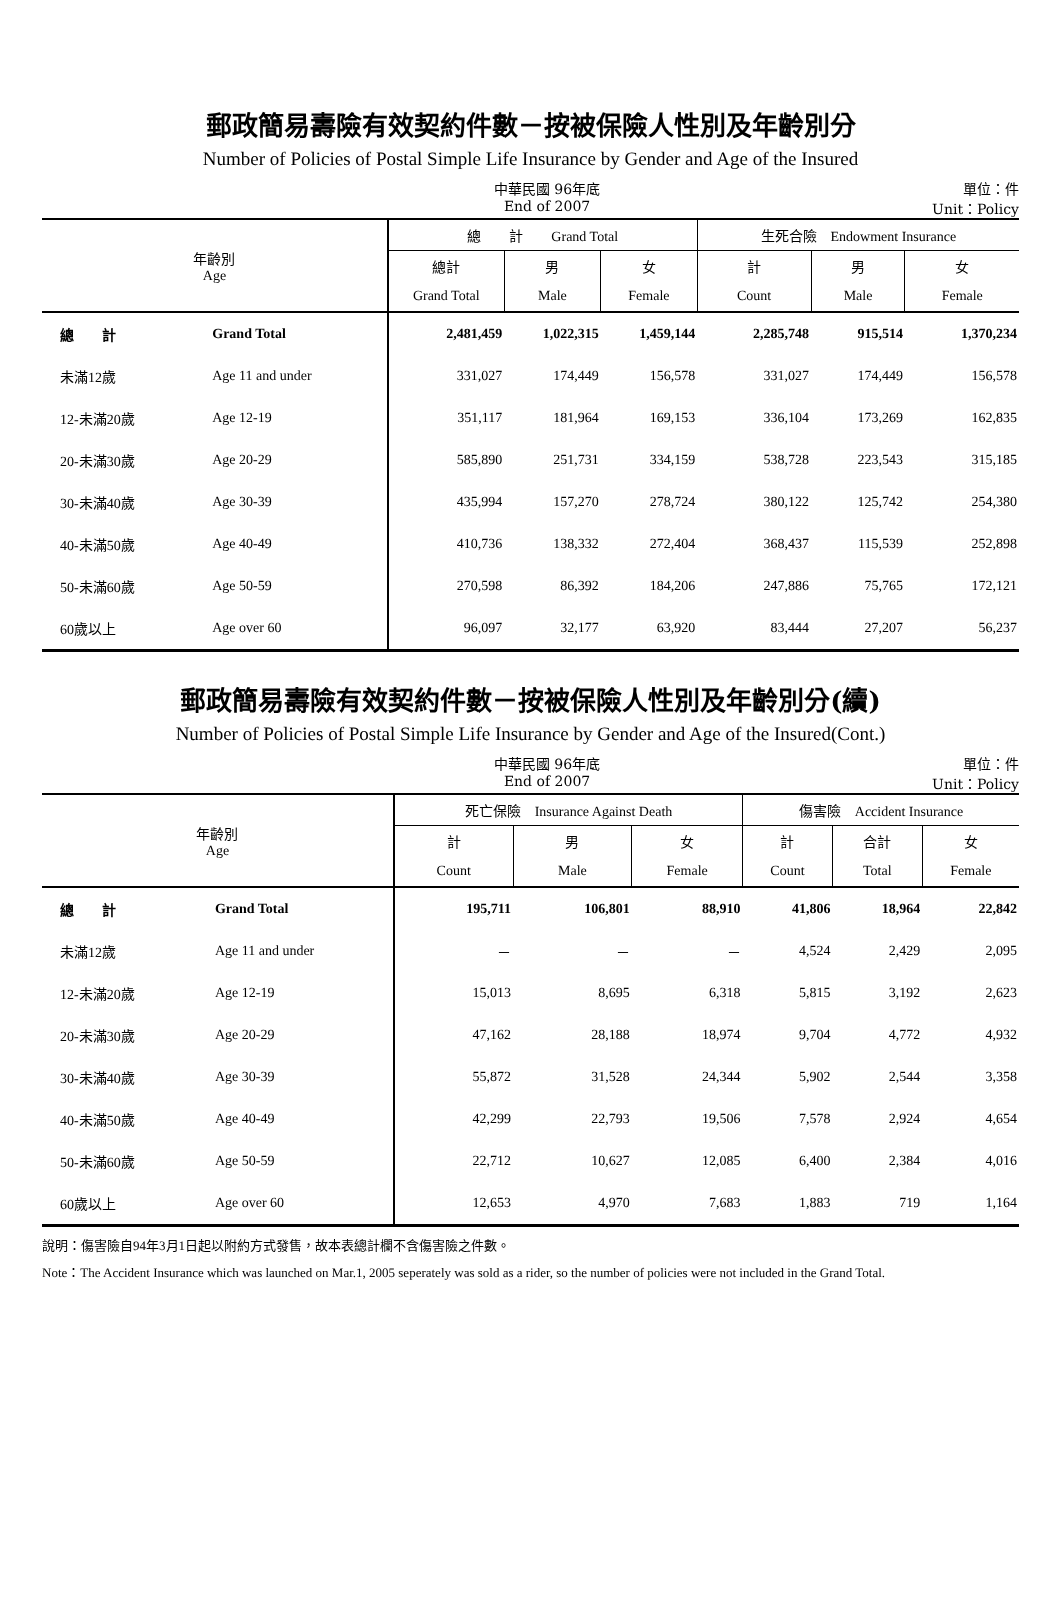郵政簡易壽險有效契約件數－按被保險人性別及年齡別分
Number of Policies of Postal Simple Life Insurance by Gender and Age of the Insured
中華民國 96年底
End of 2007
單位：件
Unit：Policy
| 年齡別 Age | | 總 計 Grand Total | | | 生死合險 Endowment Insurance | | |
| --- | --- | --- | --- | --- | --- | --- | --- |
| | | 總計 | 男 | 女 | 計 | 男 | 女 |
| | | Grand Total | Male | Female | Count | Male | Female |
| 總 計 | Grand Total | 2,481,459 | 1,022,315 | 1,459,144 | 2,285,748 | 915,514 | 1,370,234 |
| 未滿12歲 | Age 11 and under | 331,027 | 174,449 | 156,578 | 331,027 | 174,449 | 156,578 |
| 12-未滿20歲 | Age 12-19 | 351,117 | 181,964 | 169,153 | 336,104 | 173,269 | 162,835 |
| 20-未滿30歲 | Age 20-29 | 585,890 | 251,731 | 334,159 | 538,728 | 223,543 | 315,185 |
| 30-未滿40歲 | Age 30-39 | 435,994 | 157,270 | 278,724 | 380,122 | 125,742 | 254,380 |
| 40-未滿50歲 | Age 40-49 | 410,736 | 138,332 | 272,404 | 368,437 | 115,539 | 252,898 |
| 50-未滿60歲 | Age 50-59 | 270,598 | 86,392 | 184,206 | 247,886 | 75,765 | 172,121 |
| 60歲以上 | Age over 60 | 96,097 | 32,177 | 63,920 | 83,444 | 27,207 | 56,237 |
郵政簡易壽險有效契約件數－按被保險人性別及年齡別分(續)
Number of Policies of Postal Simple Life Insurance by Gender and Age of the Insured(Cont.)
中華民國 96年底
End of 2007
單位：件
Unit：Policy
| 年齡別 Age | | 死亡保險 Insurance Against Death | | | 傷害險 Accident Insurance | | |
| --- | --- | --- | --- | --- | --- | --- | --- |
| | | 計 | 男 | 女 | 計 | 合計 | 女 |
| | | Count | Male | Female | Count | Total | Female |
| 總 計 | Grand Total | 195,711 | 106,801 | 88,910 | 41,806 | 18,964 | 22,842 |
| 未滿12歲 | Age 11 and under | － | － | － | 4,524 | 2,429 | 2,095 |
| 12-未滿20歲 | Age 12-19 | 15,013 | 8,695 | 6,318 | 5,815 | 3,192 | 2,623 |
| 20-未滿30歲 | Age 20-29 | 47,162 | 28,188 | 18,974 | 9,704 | 4,772 | 4,932 |
| 30-未滿40歲 | Age 30-39 | 55,872 | 31,528 | 24,344 | 5,902 | 2,544 | 3,358 |
| 40-未滿50歲 | Age 40-49 | 42,299 | 22,793 | 19,506 | 7,578 | 2,924 | 4,654 |
| 50-未滿60歲 | Age 50-59 | 22,712 | 10,627 | 12,085 | 6,400 | 2,384 | 4,016 |
| 60歲以上 | Age over 60 | 12,653 | 4,970 | 7,683 | 1,883 | 719 | 1,164 |
說明：傷害險自94年3月1日起以附約方式發售，故本表總計欄不含傷害險之件數。
Note：The Accident Insurance which was launched on Mar.1, 2005 seperately was sold as a rider, so the number of policies were not included in the Grand Total.